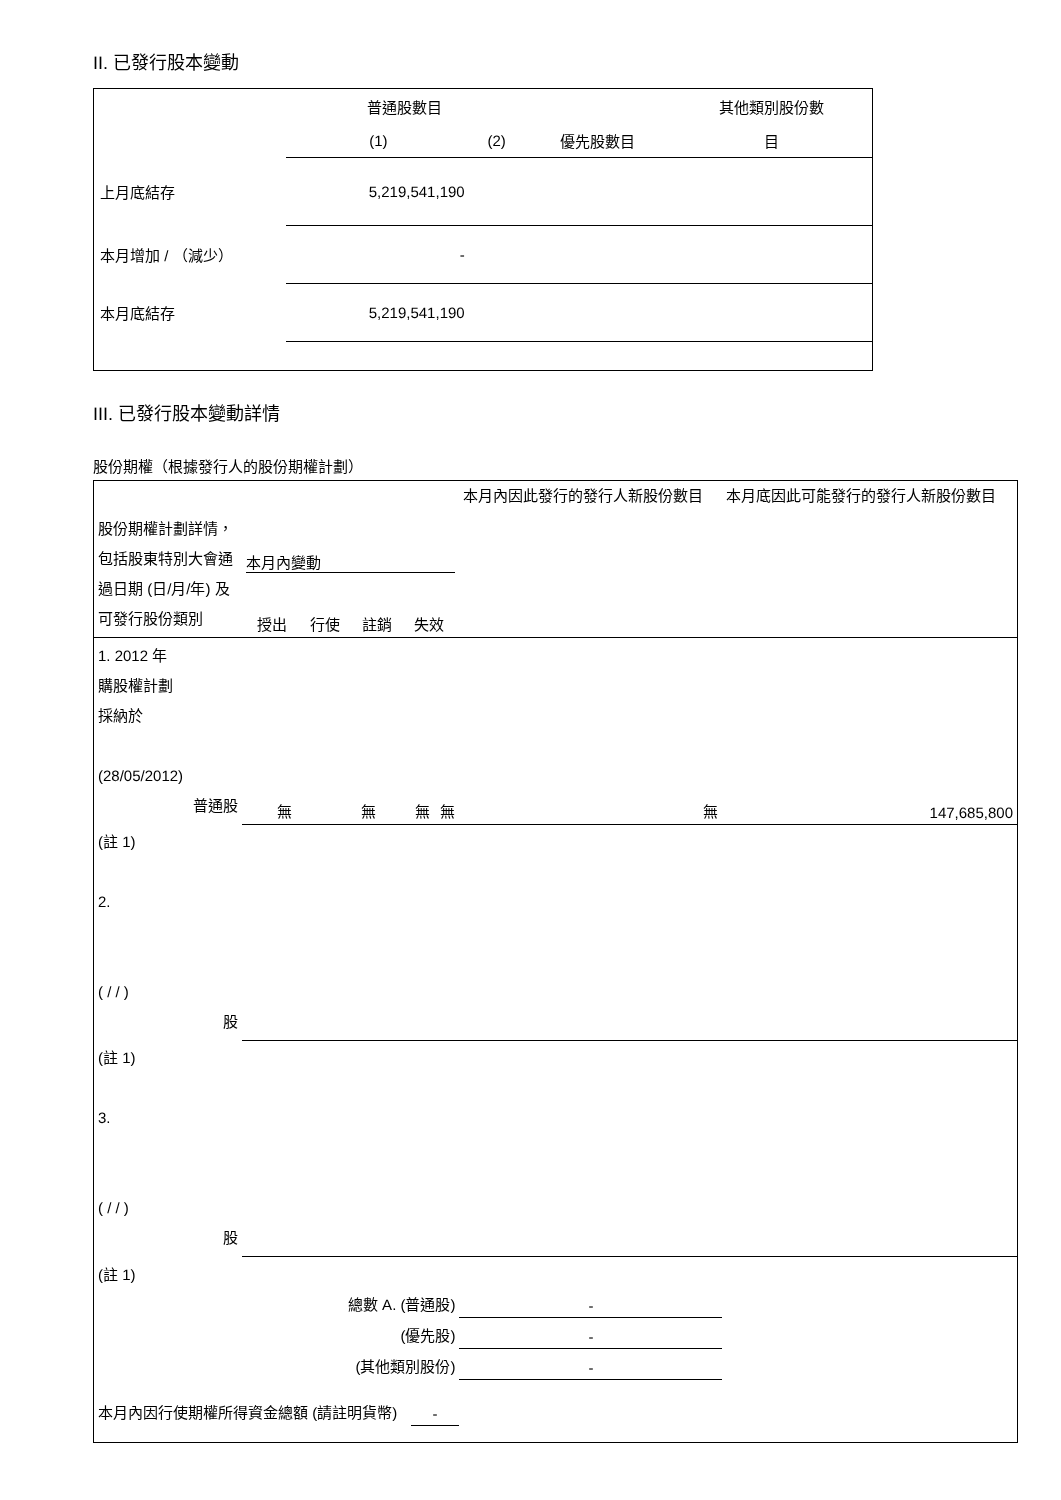II. 已發行股本變動
| | 普通股數目 | | | 其他類別股份數 |
| | (1) | (2) | 優先股數目 | 目 |
| 上月底結存 | 5,219,541,190 | | | |
| 本月增加 / （減少） | - | | | |
| 本月底結存 | 5,219,541,190 | | | |
III. 已發行股本變動詳情
股份期權（根據發行人的股份期權計劃）
| 股份期權計劃詳情，包括股東特別大會通過日期 (日/月/年) 及可發行股份類別 | 本月內變動 授出 行使 註銷 失效 | | | | 本月內因此發行的發行人新股份數目 | 本月底因此可能發行的發行人新股份數目 |
| 1. 2012 年 購股權計劃 採納於 (28/05/2012) 普通股 | 無 | 無 | 無 | 無 | 無 | 147,685,800 |
| (註 1) 2. ( / / ) 股 | | | | | | |
| (註 1) 3. ( / / ) 股 | | | | | | |
| (註 1) | | | | | | |
| 總數 A. (普通股) | | | | | - | |
| (優先股) | | | | | - | |
| (其他類別股份) | | | | | - | |
| 本月內因行使期權所得資金總額 (請註明貨幣) | | | - | | | |